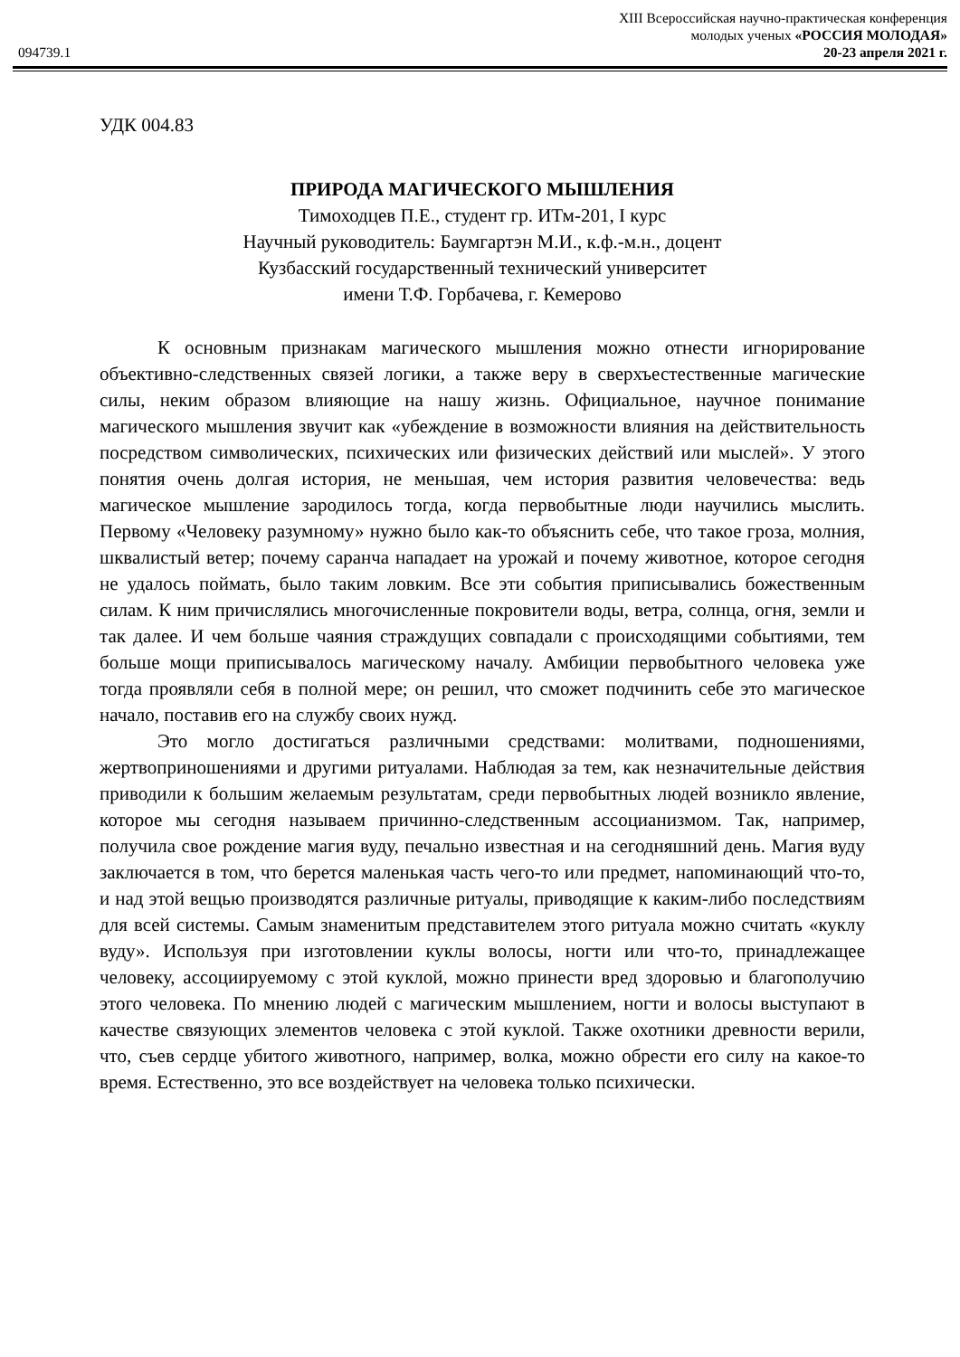XIII Всероссийская научно-практическая конференция
молодых ученых «РОССИЯ МОЛОДАЯ»
094739.1 20-23 апреля 2021 г.
УДК 004.83
ПРИРОДА МАГИЧЕСКОГО МЫШЛЕНИЯ
Тимоходцев П.Е., студент гр. ИТм-201, I курс
Научный руководитель: Баумгартэн М.И., к.ф.-м.н., доцент
Кузбасский государственный технический университет
имени Т.Ф. Горбачева, г. Кемерово
К основным признакам магического мышления можно отнести игнорирование объективно-следственных связей логики, а также веру в сверхъестественные магические силы, неким образом влияющие на нашу жизнь. Официальное, научное понимание магического мышления звучит как «убеждение в возможности влияния на действительность посредством символических, психических или физических действий или мыслей». У этого понятия очень долгая история, не меньшая, чем история развития человечества: ведь магическое мышление зародилось тогда, когда первобытные люди научились мыслить. Первому «Человеку разумному» нужно было как-то объяснить себе, что такое гроза, молния, шквалистый ветер; почему саранча нападает на урожай и почему животное, которое сегодня не удалось поймать, было таким ловким. Все эти события приписывались божественным силам. К ним причислялись многочисленные покровители воды, ветра, солнца, огня, земли и так далее. И чем больше чаяния страждущих совпадали с происходящими событиями, тем больше мощи приписывалось магическому началу. Амбиции первобытного человека уже тогда проявляли себя в полной мере; он решил, что сможет подчинить себе это магическое начало, поставив его на службу своих нужд.
Это могло достигаться различными средствами: молитвами, подношениями, жертвоприношениями и другими ритуалами. Наблюдая за тем, как незначительные действия приводили к большим желаемым результатам, среди первобытных людей возникло явление, которое мы сегодня называем причинно-следственным ассоцианизмом. Так, например, получила свое рождение магия вуду, печально известная и на сегодняшний день. Магия вуду заключается в том, что берется маленькая часть чего-то или предмет, напоминающий что-то, и над этой вещью производятся различные ритуалы, приводящие к каким-либо последствиям для всей системы. Самым знаменитым представителем этого ритуала можно считать «куклу вуду». Используя при изготовлении куклы волосы, ногти или что-то, принадлежащее человеку, ассоциируемому с этой куклой, можно принести вред здоровью и благополучию этого человека. По мнению людей с магическим мышлением, ногти и волосы выступают в качестве связующих элементов человека с этой куклой. Также охотники древности верили, что, съев сердце убитого животного, например, волка, можно обрести его силу на какое-то время. Естественно, это все воздействует на человека только психически.